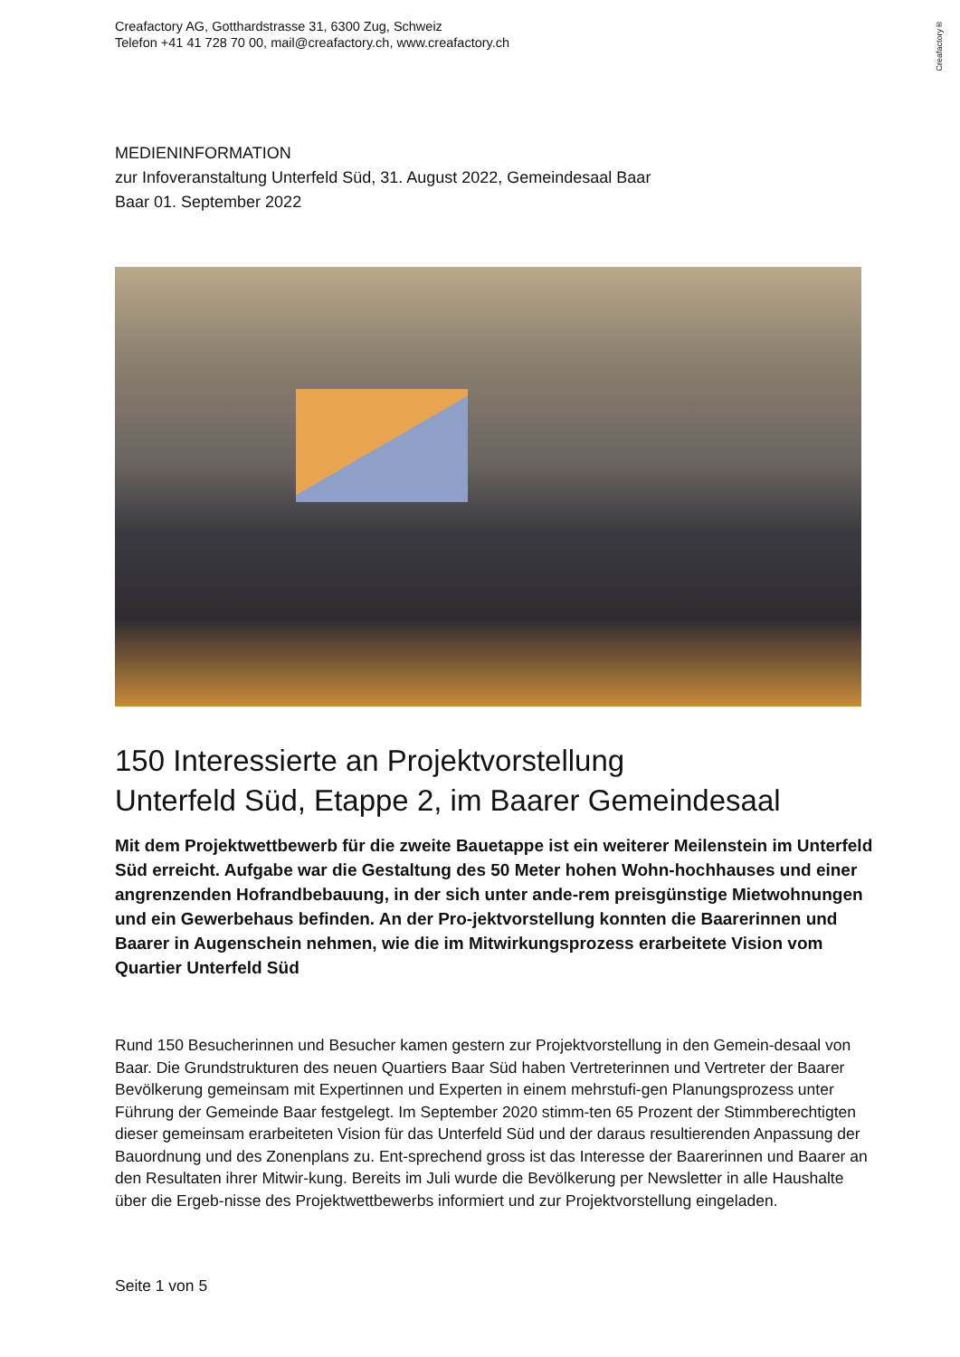Creafactory®
Creafactory AG, Gotthardstrasse 31, 6300 Zug, Schweiz
Telefon +41 41 728 70 00, mail@creafactory.ch, www.creafactory.ch
MEDIENINFORMATION
zur Infoveranstaltung Unterfeld Süd, 31. August 2022, Gemeindesaal Baar
Baar 01. September 2022
150 Interessierte an Projektvorstellung
Unterfeld Süd, Etappe 2, im Baarer Gemeindesaal
Mit dem Projektwettbewerb für die zweite Bauetappe ist ein weiterer Meilenstein im Unterfeld Süd erreicht. Aufgabe war die Gestaltung des 50 Meter hohen Wohn-hochhauses und einer angrenzenden Hofrandbebauung, in der sich unter ande-rem preisgünstige Mietwohnungen und ein Gewerbehaus befinden. An der Pro-jektvorstellung konnten die Baarerinnen und Baarer in Augenschein nehmen, wie die im Mitwirkungsprozess erarbeitete Vision vom Quartier Unterfeld Süd
Rund 150 Besucherinnen und Besucher kamen gestern zur Projektvorstellung in den Gemein-desaal von Baar. Die Grundstrukturen des neuen Quartiers Baar Süd haben Vertreterinnen und Vertreter der Baarer Bevölkerung gemeinsam mit Expertinnen und Experten in einem mehrstufi-gen Planungsprozess unter Führung der Gemeinde Baar festgelegt. Im September 2020 stimm-ten 65 Prozent der Stimmberechtigten dieser gemeinsam erarbeiteten Vision für das Unterfeld Süd und der daraus resultierenden Anpassung der Bauordnung und des Zonenplans zu. Ent-sprechend gross ist das Interesse der Baarerinnen und Baarer an den Resultaten ihrer Mitwir-kung. Bereits im Juli wurde die Bevölkerung per Newsletter in alle Haushalte über die Ergeb-nisse des Projektwettbewerbs informiert und zur Projektvorstellung eingeladen.
Seite 1 von 5